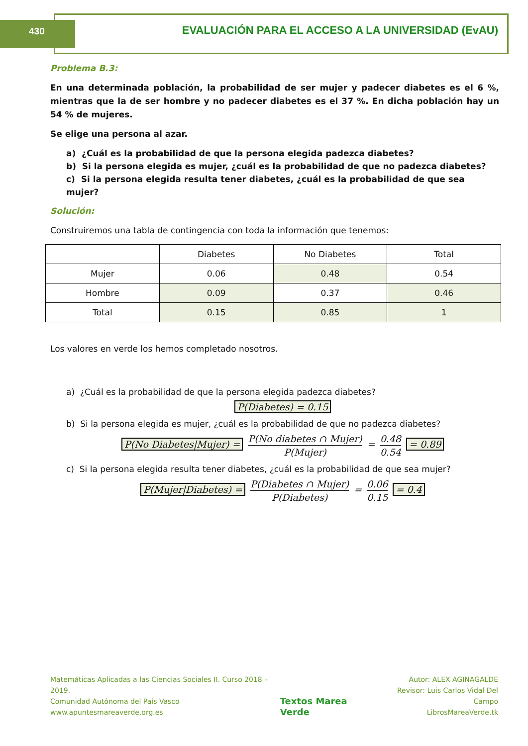430 EVALUACIÓN PARA EL ACCESO A LA UNIVERSIDAD (EvAU)
Problema B.3:
En una determinada población, la probabilidad de ser mujer y padecer diabetes es el 6 %, mientras que la de ser hombre y no padecer diabetes es el 37 %. En dicha población hay un 54 % de mujeres.
Se elige una persona al azar.
a) ¿Cuál es la probabilidad de que la persona elegida padezca diabetes?
b) Si la persona elegida es mujer, ¿cuál es la probabilidad de que no padezca diabetes?
c) Si la persona elegida resulta tener diabetes, ¿cuál es la probabilidad de que sea mujer?
Solución:
Construiremos una tabla de contingencia con toda la información que tenemos:
| | Diabetes | No Diabetes | Total |
| Mujer | 0.06 | 0.48 | 0.54 |
| Hombre | 0.09 | 0.37 | 0.46 |
| Total | 0.15 | 0.85 | 1 |
Los valores en verde los hemos completado nosotros.
a) ¿Cuál es la probabilidad de que la persona elegida padezca diabetes?
P(Diabetes) = 0.15
b) Si la persona elegida es mujer, ¿cuál es la probabilidad de que no padezca diabetes?
P(No Diabetes|Mujer) = P(No diabetes ∩ Mujer) P(Mujer) = 0.48 0.54 = 0.89
c) Si la persona elegida resulta tener diabetes, ¿cuál es la probabilidad de que sea mujer?
P(Mujer|Diabetes) = P(Diabetes ∩ Mujer) P(Diabetes) = 0.06 0.15 = 0.4
Matemáticas Aplicadas a las Ciencias Sociales II. Curso 2018 – 2019.
Comunidad Autónoma del País Vasco
www.apuntesmareaverde.org.es
Textos Marea Verde
Autor: ALEX AGINAGALDE
Revisor: Luis Carlos Vidal Del Campo
LibrosMareaVerde.tk